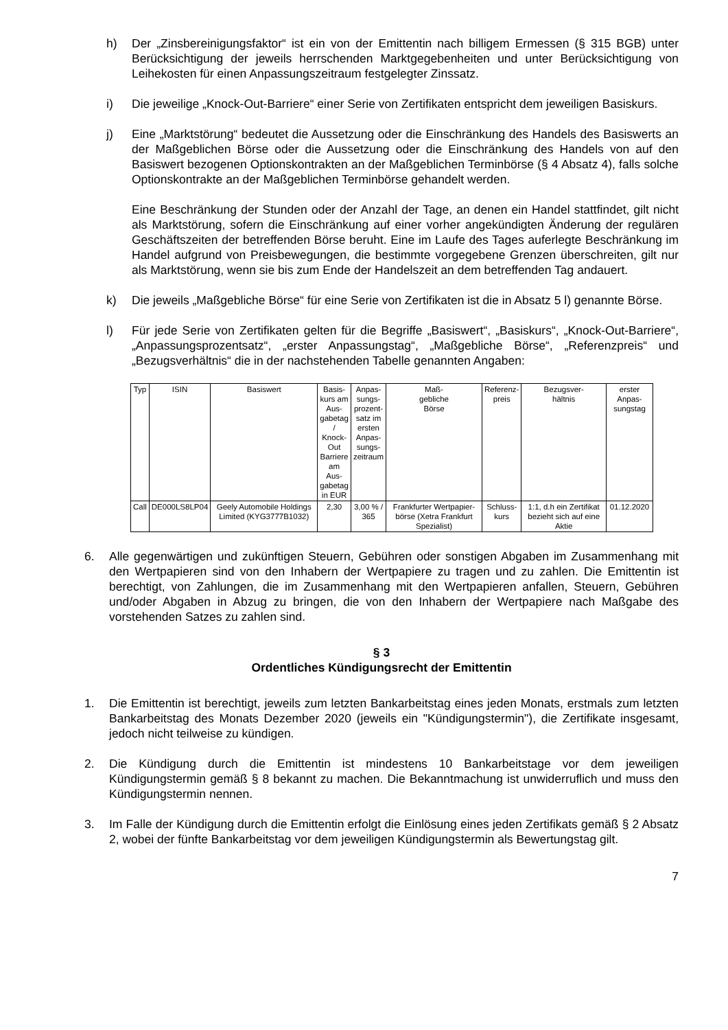h) Der „Zinsbereinigungsfaktor“ ist ein von der Emittentin nach billigem Ermessen (§ 315 BGB) unter Berücksichtigung der jeweils herrschenden Marktgegebenheiten und unter Berücksichtigung von Leihekosten für einen Anpassungszeitraum festgelegter Zinssatz.
i) Die jeweilige „Knock-Out-Barriere“ einer Serie von Zertifikaten entspricht dem jeweiligen Basiskurs.
j) Eine „Marktstörung“ bedeutet die Aussetzung oder die Einschränkung des Handels des Basiswerts an der Maßgeblichen Börse oder die Aussetzung oder die Einschränkung des Handels von auf den Basiswert bezogenen Optionskontrakten an der Maßgeblichen Terminbörse (§ 4 Absatz 4), falls solche Optionskontrakte an der Maßgeblichen Terminbörse gehandelt werden.
Eine Beschränkung der Stunden oder der Anzahl der Tage, an denen ein Handel stattfindet, gilt nicht als Marktstörung, sofern die Einschränkung auf einer vorher angekündigten Änderung der regulären Geschäftszeiten der betreffenden Börse beruht. Eine im Laufe des Tages auferlegte Beschränkung im Handel aufgrund von Preisbewegungen, die bestimmte vorgegebene Grenzen überschreiten, gilt nur als Marktstörung, wenn sie bis zum Ende der Handelszeit an dem betreffenden Tag andauert.
k) Die jeweils „Maßgebliche Börse“ für eine Serie von Zertifikaten ist die in Absatz 5 l) genannte Börse.
l) Für jede Serie von Zertifikaten gelten für die Begriffe „Basiswert“, „Basiskurs“, „Knock-Out-Barriere“, „Anpassungsprozentsatz“, „erster Anpassungstag“, „Maßgebliche Börse“, „Referenzpreis“ und „Bezugsverhältnis“ die in der nachstehenden Tabelle genannten Angaben:
| Typ | ISIN | Basiswert | Basis- kurs am Aus- gabetag / Knock- Out Barriere am Aus- gabetag in EUR | Anpas- sungs- prozent- satz im ersten Anpas- sungs- zeitraum | Maß- gebliche Börse | Referenz- preis | Bezugsver- hältnis | erster Anpas- sungstag |
| Call | DE000LS8LP04 | Geely Automobile Holdings Limited (KYG3777B1032) | 2,30 | 3,00 % / 365 | Frankfurter Wertpapier-börse (Xetra Frankfurt Spezialist) | Schluss- kurs | 1:1, d.h ein Zertifikat bezieht sich auf eine Aktie | 01.12.2020 |
6. Alle gegenwärtigen und zukünftigen Steuern, Gebühren oder sonstigen Abgaben im Zusammenhang mit den Wertpapieren sind von den Inhabern der Wertpapiere zu tragen und zu zahlen. Die Emittentin ist berechtigt, von Zahlungen, die im Zusammenhang mit den Wertpapieren anfallen, Steuern, Gebühren und/oder Abgaben in Abzug zu bringen, die von den Inhabern der Wertpapiere nach Maßgabe des vorstehenden Satzes zu zahlen sind.
§ 3
Ordentliches Kündigungsrecht der Emittentin
1. Die Emittentin ist berechtigt, jeweils zum letzten Bankarbeitstag eines jeden Monats, erstmals zum letzten Bankarbeitstag des Monats Dezember 2020 (jeweils ein "Kündigungstermin"), die Zertifikate insgesamt, jedoch nicht teilweise zu kündigen.
2. Die Kündigung durch die Emittentin ist mindestens 10 Bankarbeitstage vor dem jeweiligen Kündigungstermin gemäß § 8 bekannt zu machen. Die Bekanntmachung ist unwiderruflich und muss den Kündigungstermin nennen.
3. Im Falle der Kündigung durch die Emittentin erfolgt die Einlösung eines jeden Zertifikats gemäß § 2 Absatz 2, wobei der fünfte Bankarbeitstag vor dem jeweiligen Kündigungstermin als Bewertungstag gilt.
7